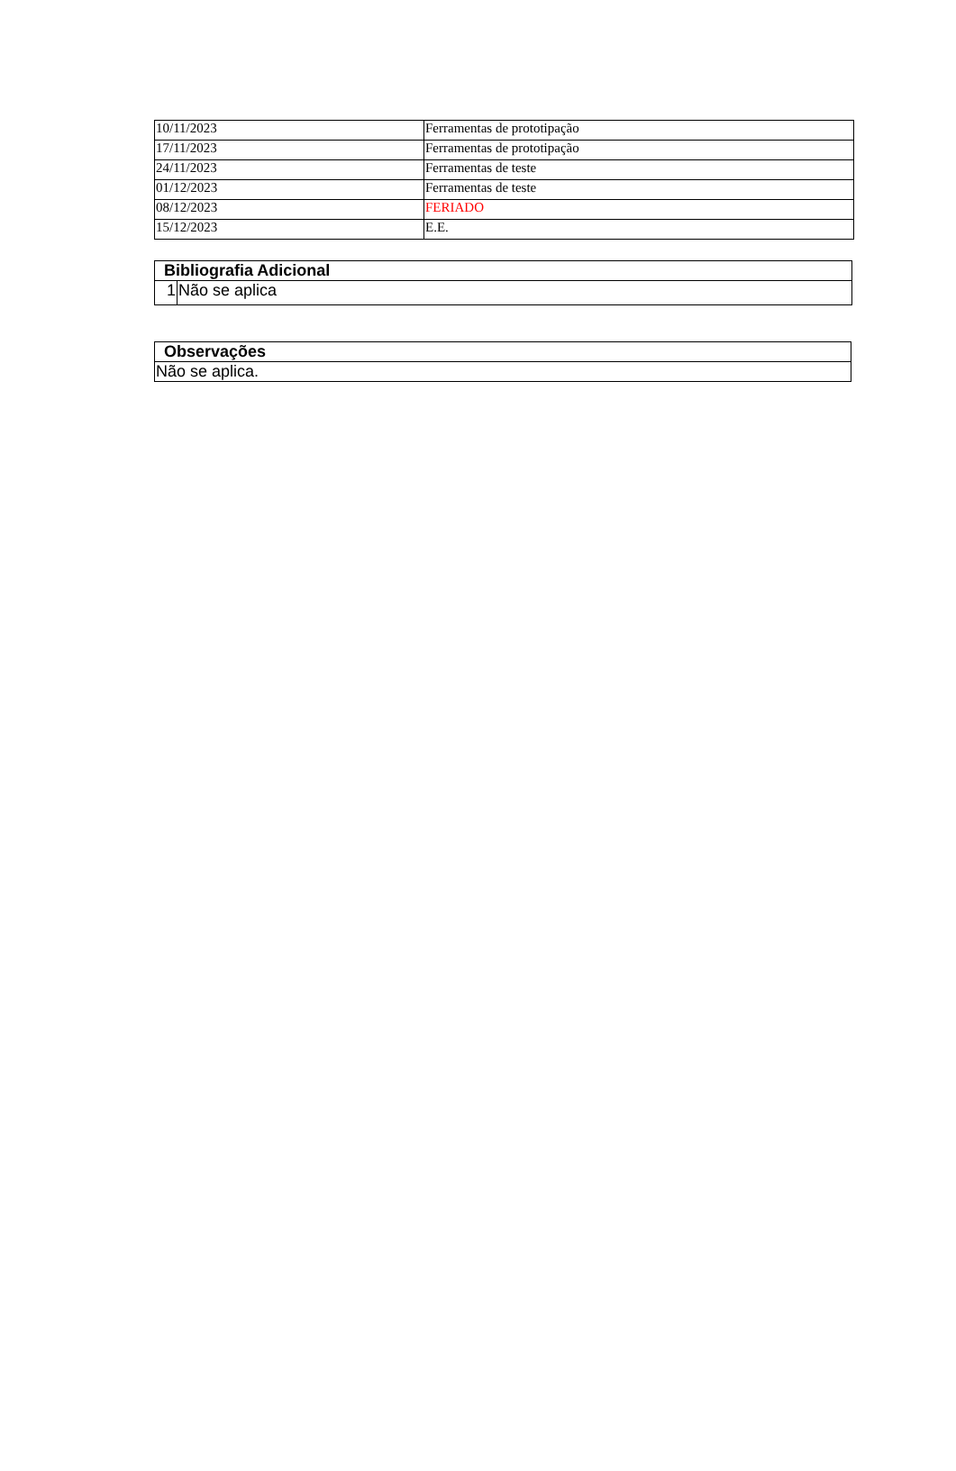| 10/11/2023 | Ferramentas de prototipação |
| 17/11/2023 | Ferramentas de prototipação |
| 24/11/2023 | Ferramentas de teste |
| 01/12/2023 | Ferramentas de teste |
| 08/12/2023 | FERIADO |
| 15/12/2023 | E.E. |
| Bibliografia Adicional | |
| --- | --- |
| 1 | Não se aplica |
| Observações |
| --- |
| Não se aplica. |